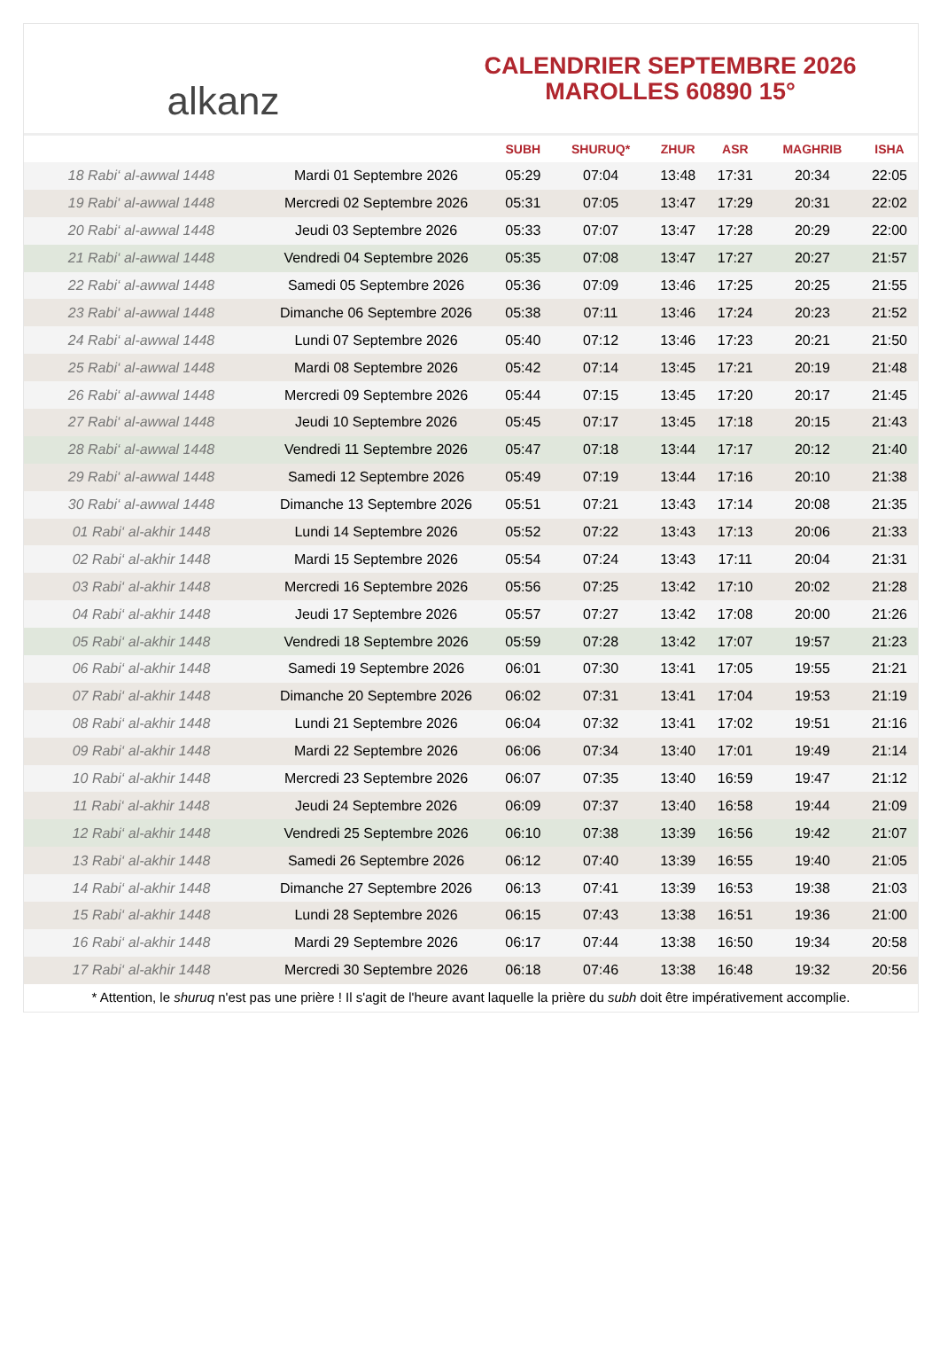alkanz
CALENDRIER SEPTEMBRE 2026
MAROLLES 60890 15°
| | | SUBH | SHURUQ* | ZHUR | ASR | MAGHRIB | ISHA |
| --- | --- | --- | --- | --- | --- | --- | --- |
| 18 Rabi‘ al-awwal 1448 | Mardi 01 Septembre 2026 | 05:29 | 07:04 | 13:48 | 17:31 | 20:34 | 22:05 |
| 19 Rabi‘ al-awwal 1448 | Mercredi 02 Septembre 2026 | 05:31 | 07:05 | 13:47 | 17:29 | 20:31 | 22:02 |
| 20 Rabi‘ al-awwal 1448 | Jeudi 03 Septembre 2026 | 05:33 | 07:07 | 13:47 | 17:28 | 20:29 | 22:00 |
| 21 Rabi‘ al-awwal 1448 | Vendredi 04 Septembre 2026 | 05:35 | 07:08 | 13:47 | 17:27 | 20:27 | 21:57 |
| 22 Rabi‘ al-awwal 1448 | Samedi 05 Septembre 2026 | 05:36 | 07:09 | 13:46 | 17:25 | 20:25 | 21:55 |
| 23 Rabi‘ al-awwal 1448 | Dimanche 06 Septembre 2026 | 05:38 | 07:11 | 13:46 | 17:24 | 20:23 | 21:52 |
| 24 Rabi‘ al-awwal 1448 | Lundi 07 Septembre 2026 | 05:40 | 07:12 | 13:46 | 17:23 | 20:21 | 21:50 |
| 25 Rabi‘ al-awwal 1448 | Mardi 08 Septembre 2026 | 05:42 | 07:14 | 13:45 | 17:21 | 20:19 | 21:48 |
| 26 Rabi‘ al-awwal 1448 | Mercredi 09 Septembre 2026 | 05:44 | 07:15 | 13:45 | 17:20 | 20:17 | 21:45 |
| 27 Rabi‘ al-awwal 1448 | Jeudi 10 Septembre 2026 | 05:45 | 07:17 | 13:45 | 17:18 | 20:15 | 21:43 |
| 28 Rabi‘ al-awwal 1448 | Vendredi 11 Septembre 2026 | 05:47 | 07:18 | 13:44 | 17:17 | 20:12 | 21:40 |
| 29 Rabi‘ al-awwal 1448 | Samedi 12 Septembre 2026 | 05:49 | 07:19 | 13:44 | 17:16 | 20:10 | 21:38 |
| 30 Rabi‘ al-awwal 1448 | Dimanche 13 Septembre 2026 | 05:51 | 07:21 | 13:43 | 17:14 | 20:08 | 21:35 |
| 01 Rabi‘ al-akhir 1448 | Lundi 14 Septembre 2026 | 05:52 | 07:22 | 13:43 | 17:13 | 20:06 | 21:33 |
| 02 Rabi‘ al-akhir 1448 | Mardi 15 Septembre 2026 | 05:54 | 07:24 | 13:43 | 17:11 | 20:04 | 21:31 |
| 03 Rabi‘ al-akhir 1448 | Mercredi 16 Septembre 2026 | 05:56 | 07:25 | 13:42 | 17:10 | 20:02 | 21:28 |
| 04 Rabi‘ al-akhir 1448 | Jeudi 17 Septembre 2026 | 05:57 | 07:27 | 13:42 | 17:08 | 20:00 | 21:26 |
| 05 Rabi‘ al-akhir 1448 | Vendredi 18 Septembre 2026 | 05:59 | 07:28 | 13:42 | 17:07 | 19:57 | 21:23 |
| 06 Rabi‘ al-akhir 1448 | Samedi 19 Septembre 2026 | 06:01 | 07:30 | 13:41 | 17:05 | 19:55 | 21:21 |
| 07 Rabi‘ al-akhir 1448 | Dimanche 20 Septembre 2026 | 06:02 | 07:31 | 13:41 | 17:04 | 19:53 | 21:19 |
| 08 Rabi‘ al-akhir 1448 | Lundi 21 Septembre 2026 | 06:04 | 07:32 | 13:41 | 17:02 | 19:51 | 21:16 |
| 09 Rabi‘ al-akhir 1448 | Mardi 22 Septembre 2026 | 06:06 | 07:34 | 13:40 | 17:01 | 19:49 | 21:14 |
| 10 Rabi‘ al-akhir 1448 | Mercredi 23 Septembre 2026 | 06:07 | 07:35 | 13:40 | 16:59 | 19:47 | 21:12 |
| 11 Rabi‘ al-akhir 1448 | Jeudi 24 Septembre 2026 | 06:09 | 07:37 | 13:40 | 16:58 | 19:44 | 21:09 |
| 12 Rabi‘ al-akhir 1448 | Vendredi 25 Septembre 2026 | 06:10 | 07:38 | 13:39 | 16:56 | 19:42 | 21:07 |
| 13 Rabi‘ al-akhir 1448 | Samedi 26 Septembre 2026 | 06:12 | 07:40 | 13:39 | 16:55 | 19:40 | 21:05 |
| 14 Rabi‘ al-akhir 1448 | Dimanche 27 Septembre 2026 | 06:13 | 07:41 | 13:39 | 16:53 | 19:38 | 21:03 |
| 15 Rabi‘ al-akhir 1448 | Lundi 28 Septembre 2026 | 06:15 | 07:43 | 13:38 | 16:51 | 19:36 | 21:00 |
| 16 Rabi‘ al-akhir 1448 | Mardi 29 Septembre 2026 | 06:17 | 07:44 | 13:38 | 16:50 | 19:34 | 20:58 |
| 17 Rabi‘ al-akhir 1448 | Mercredi 30 Septembre 2026 | 06:18 | 07:46 | 13:38 | 16:48 | 19:32 | 20:56 |
* Attention, le shuruq n'est pas une prière ! Il s'agit de l'heure avant laquelle la prière du subh doit être impérativement accomplie.